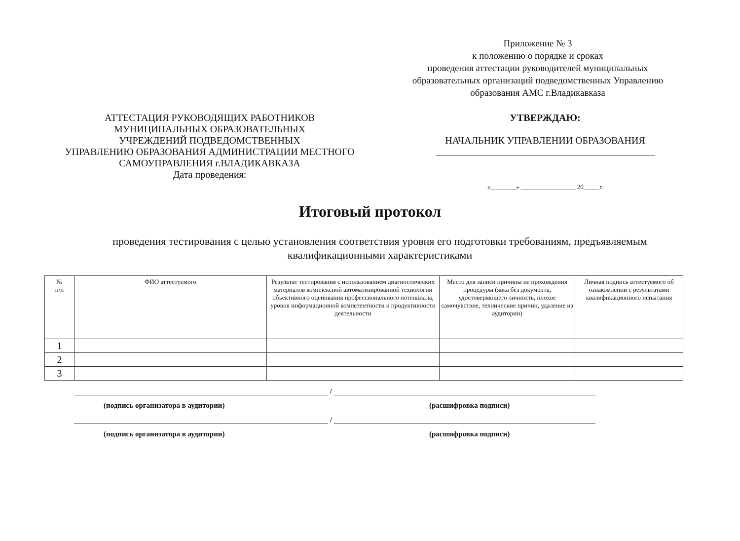Приложение № 3
к положению о порядке и сроках
проведения аттестации руководителей муниципальных образовательных организаций подведомственных Управлению образования АМС г.Владикавказа
АТТЕСТАЦИЯ РУКОВОДЯЩИХ РАБОТНИКОВ
МУНИЦИПАЛЬНЫХ ОБРАЗОВАТЕЛЬНЫХ
УЧРЕЖДЕНИЙ ПОДВЕДОМСТВЕННЫХ
УПРАВЛЕНИЮ ОБРАЗОВАНИЯ АДМИНИСТРАЦИИ МЕСТНОГО
САМОУПРАВЛЕНИЯ г.ВЛАДИКАВКАЗА
Дата проведения:
УТВЕРЖДАЮ:
НАЧАЛЬНИК УПРАВЛЕНИИ ОБРАЗОВАНИЯ
«________» _________________ 20_____г.
Итоговый протокол
проведения тестирования с целью установления соответствия уровня его подготовки требованиям, предъявляемым квалификационными характеристиками
| № п/п | ФИО аттестуемого | Результат тестирования с использованием диагностических материалов комплексной автоматизированной технологии объективного оценивания профессионального потенциала, уровня информационной компетентности и продуктивности деятельности | Место для записи причины не прохождения процедуры (явка без документа, удостоверяющего личность, плохое самочувствие, технические причин, удаление из аудитории) | Личная подпись аттестуемого об ознакомлении с результатами квалификационного испытания |
| --- | --- | --- | --- | --- |
| 1 | | | | |
| 2 | | | | |
| 3 | | | | |
/
(подпись организатора в аудитории) (расшифровка подписи)
/
(подпись организатора в аудитории) (расшифровка подписи)